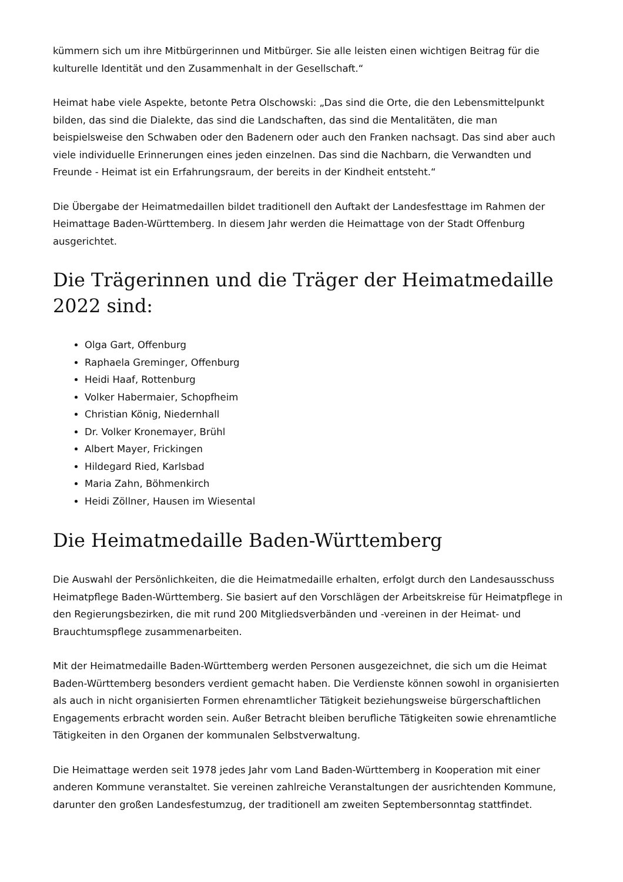kümmern sich um ihre Mitbürgerinnen und Mitbürger. Sie alle leisten einen wichtigen Beitrag für die kulturelle Identität und den Zusammenhalt in der Gesellschaft.“
Heimat habe viele Aspekte, betonte Petra Olschowski: „Das sind die Orte, die den Lebensmittelpunkt bilden, das sind die Dialekte, das sind die Landschaften, das sind die Mentalitäten, die man beispielsweise den Schwaben oder den Badenern oder auch den Franken nachsagt. Das sind aber auch viele individuelle Erinnerungen eines jeden einzelnen. Das sind die Nachbarn, die Verwandten und Freunde - Heimat ist ein Erfahrungsraum, der bereits in der Kindheit entsteht.“
Die Übergabe der Heimatmedaillen bildet traditionell den Auftakt der Landesfesttage im Rahmen der Heimattage Baden-Württemberg. In diesem Jahr werden die Heimattage von der Stadt Offenburg ausgerichtet.
Die Trägerinnen und die Träger der Heimatmedaille 2022 sind:
Olga Gart, Offenburg
Raphaela Greminger, Offenburg
Heidi Haaf, Rottenburg
Volker Habermaier, Schopfheim
Christian König, Niedernhall
Dr. Volker Kronemayer, Brühl
Albert Mayer, Frickingen
Hildegard Ried, Karlsbad
Maria Zahn, Böhmenkirch
Heidi Zöllner, Hausen im Wiesental
Die Heimatmedaille Baden-Württemberg
Die Auswahl der Persönlichkeiten, die die Heimatmedaille erhalten, erfolgt durch den Landesausschuss Heimatpflege Baden-Württemberg. Sie basiert auf den Vorschlägen der Arbeitskreise für Heimatpflege in den Regierungsbezirken, die mit rund 200 Mitgliedsverbänden und -vereinen in der Heimat- und Brauchtumspflege zusammenarbeiten.
Mit der Heimatmedaille Baden-Württemberg werden Personen ausgezeichnet, die sich um die Heimat Baden-Württemberg besonders verdient gemacht haben. Die Verdienste können sowohl in organisierten als auch in nicht organisierten Formen ehrenamtlicher Tätigkeit beziehungsweise bürgerschaftlichen Engagements erbracht worden sein. Außer Betracht bleiben berufliche Tätigkeiten sowie ehrenamtliche Tätigkeiten in den Organen der kommunalen Selbstverwaltung.
Die Heimattage werden seit 1978 jedes Jahr vom Land Baden-Württemberg in Kooperation mit einer anderen Kommune veranstaltet. Sie vereinen zahlreiche Veranstaltungen der ausrichtenden Kommune, darunter den großen Landesfestumzug, der traditionell am zweiten Septembersonntag stattfindet.